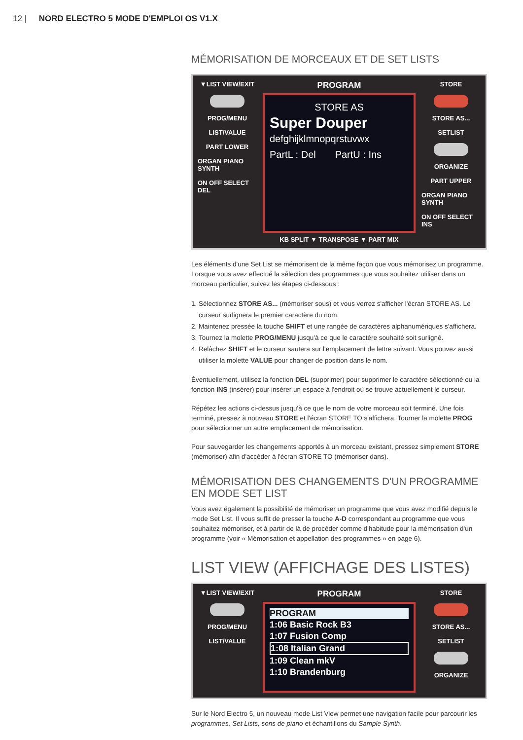12 | NORD ELECTRO 5 MODE D'EMPLOI OS V1.X
MÉMORISATION DE MORCEAUX ET DE SET LISTS
▼LIST VIEW/EXIT
PROG/MENU
LIST/VALUE
PART LOWER
ORGAN PIANO SYNTH
ON OFF SELECT DEL
PROGRAM
STORE AS
Super Douper
defghijklmnopqrstuvwx
PartL : Del PartU : Ins
KB SPLIT ▼ TRANSPOSE ▼ PART MIX
STORE
STORE AS...
SETLIST
ORGANIZE
PART UPPER
ORGAN PIANO SYNTH
ON OFF SELECT INS
Les éléments d'une Set List se mémorisent de la même façon que vous mémorisez un programme. Lorsque vous avez effectué la sélection des programmes que vous souhaitez utiliser dans un morceau particulier, suivez les étapes ci-dessous :
1. Sélectionnez STORE AS... (mémoriser sous) et vous verrez s'afficher l'écran STORE AS. Le curseur surlignera le premier caractère du nom.
2. Maintenez pressée la touche SHIFT et une rangée de caractères alphanumériques s'affichera.
3. Tournez la molette PROG/MENU jusqu'à ce que le caractère souhaité soit surligné.
4. Relâchez SHIFT et le curseur sautera sur l'emplacement de lettre suivant. Vous pouvez aussi utiliser la molette VALUE pour changer de position dans le nom.
Éventuellement, utilisez la fonction DEL (supprimer) pour supprimer le caractère sélectionné ou la fonction INS (insérer) pour insérer un espace à l'endroit où se trouve actuellement le curseur.
Répétez les actions ci-dessus jusqu'à ce que le nom de votre morceau soit terminé. Une fois terminé, pressez à nouveau STORE et l'écran STORE TO s'affichera. Tourner la molette PROG pour sélectionner un autre emplacement de mémorisation.
Pour sauvegarder les changements apportés à un morceau existant, pressez simplement STORE (mémoriser) afin d'accéder à l'écran STORE TO (mémoriser dans).
MÉMORISATION DES CHANGEMENTS D'UN PROGRAMME EN MODE SET LIST
Vous avez également la possibilité de mémoriser un programme que vous avez modifié depuis le mode Set List. Il vous suffit de presser la touche A-D correspondant au programme que vous souhaitez mémoriser, et à partir de là de procéder comme d'habitude pour la mémorisation d'un programme (voir « Mémorisation et appellation des programmes » en page 6).
LIST VIEW (AFFICHAGE DES LISTES)
▼LIST VIEW/EXIT
PROG/MENU
LIST/VALUE
PROGRAM
PROGRAM
1:06 Basic Rock B3
1:07 Fusion Comp
1:08 Italian Grand
1:09 Clean mkV
1:10 Brandenburg
STORE
STORE AS...
SETLIST
ORGANIZE
Sur le Nord Electro 5, un nouveau mode List View permet une navigation facile pour parcourir les programmes, Set Lists, sons de piano et échantillons du Sample Synth.